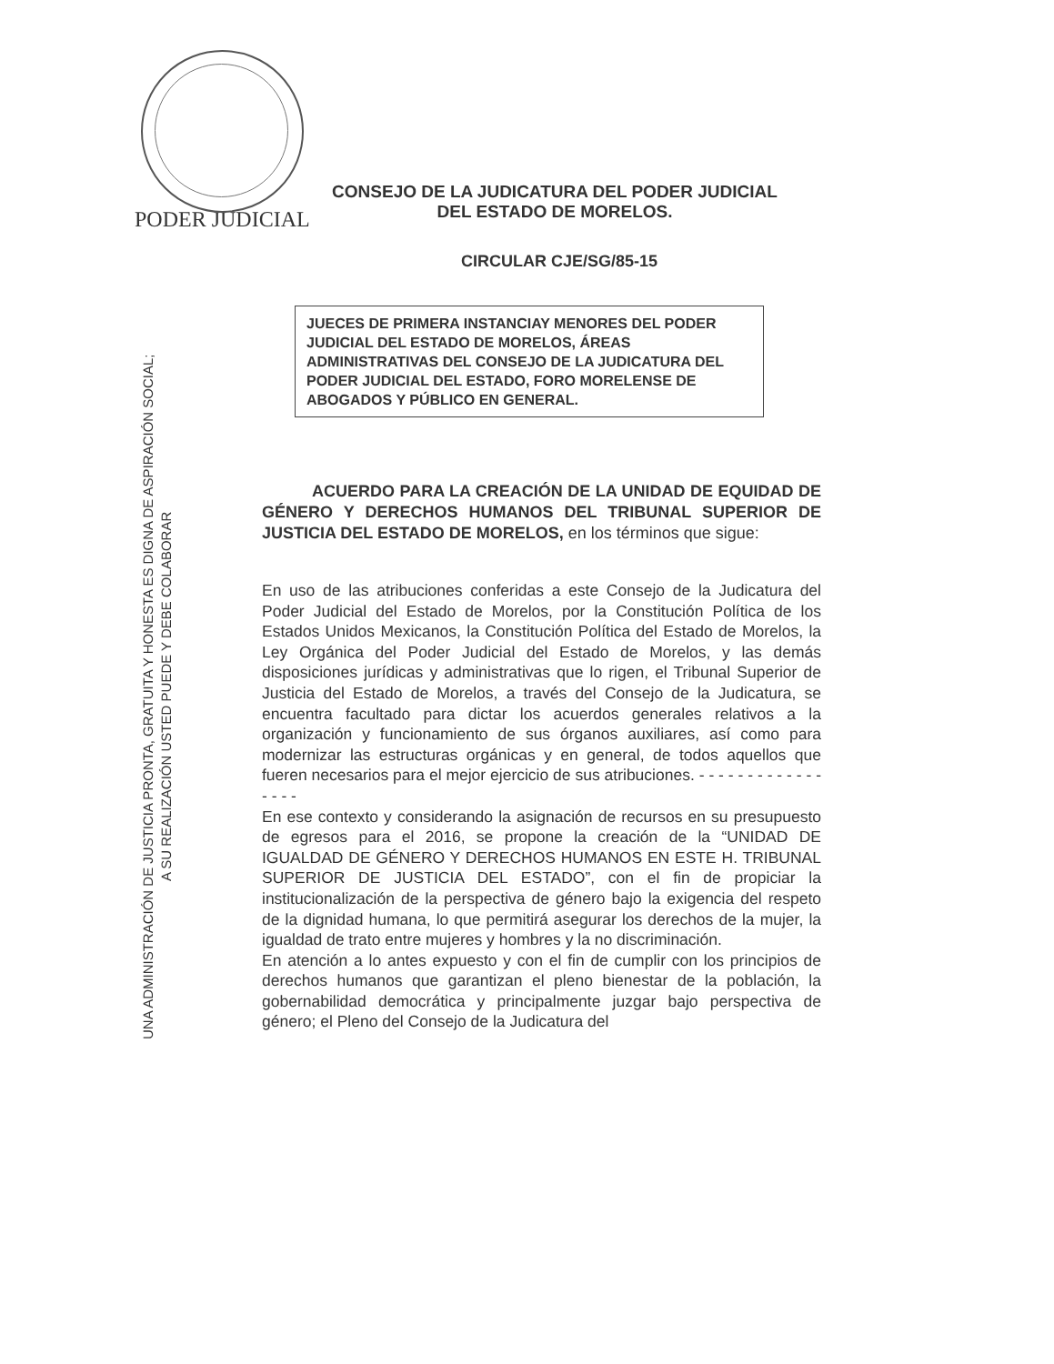PODER JUDICIAL
CONSEJO DE LA JUDICATURA DEL PODER JUDICIAL
DEL ESTADO DE MORELOS.
CIRCULAR CJE/SG/85-15
UNA ADMINISTRACIÓN DE JUSTICIA PRONTA, GRATUITA Y HONESTA ES DIGNA DE ASPIRACIÓN SOCIAL;
A SU REALIZACIÓN USTED PUEDE Y DEBE COLABORAR
JUECES DE PRIMERA INSTANCIAY MENORES DEL PODER JUDICIAL DEL ESTADO DE MORELOS, ÁREAS ADMINISTRATIVAS DEL CONSEJO DE LA JUDICATURA DEL PODER JUDICIAL DEL ESTADO, FORO MORELENSE DE ABOGADOS Y PÚBLICO EN GENERAL.
ACUERDO PARA LA CREACIÓN DE LA UNIDAD DE EQUIDAD DE GÉNERO Y DERECHOS HUMANOS DEL TRIBUNAL SUPERIOR DE JUSTICIA DEL ESTADO DE MORELOS, en los términos que sigue:
En uso de las atribuciones conferidas a este Consejo de la Judicatura del Poder Judicial del Estado de Morelos, por la Constitución Política de los Estados Unidos Mexicanos, la Constitución Política del Estado de Morelos, la Ley Orgánica del Poder Judicial del Estado de Morelos, y las demás disposiciones jurídicas y administrativas que lo rigen, el Tribunal Superior de Justicia del Estado de Morelos, a través del Consejo de la Judicatura, se encuentra facultado para dictar los acuerdos generales relativos a la organización y funcionamiento de sus órganos auxiliares, así como para modernizar las estructuras orgánicas y en general, de todos aquellos que fueren necesarios para el mejor ejercicio de sus atribuciones. - - - - - - - - - - - - - - - - -
En ese contexto y considerando la asignación de recursos en su presupuesto de egresos para el 2016, se propone la creación de la “UNIDAD DE IGUALDAD DE GÉNERO Y DERECHOS HUMANOS EN ESTE H. TRIBUNAL SUPERIOR DE JUSTICIA DEL ESTADO”, con el fin de propiciar la institucionalización de la perspectiva de género bajo la exigencia del respeto de la dignidad humana, lo que permitirá asegurar los derechos de la mujer, la igualdad de trato entre mujeres y hombres y la no discriminación.
En atención a lo antes expuesto y con el fin de cumplir con los principios de derechos humanos que garantizan el pleno bienestar de la población, la gobernabilidad democrática y principalmente juzgar bajo perspectiva de género; el Pleno del Consejo de la Judicatura del